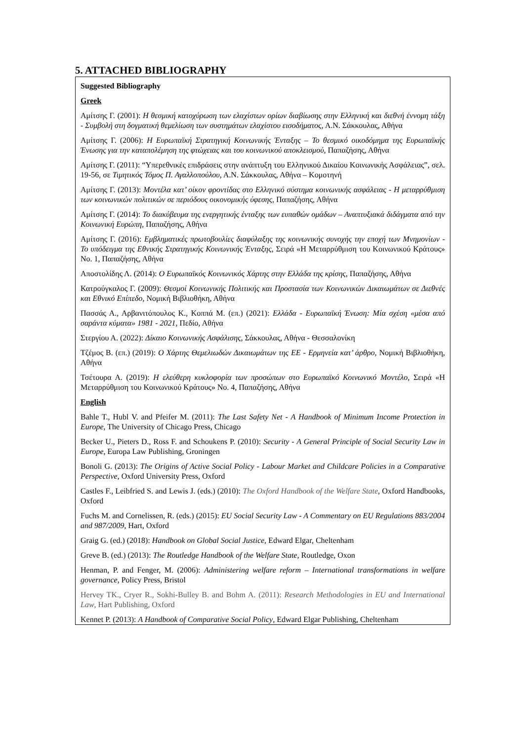5. ATTACHED BIBLIOGRAPHY
Suggested Bibliography
Greek
Αμίτσης Γ. (2001): Η θεσμική κατοχύρωση των ελαχίστων ορίων διαβίωσης στην Ελληνική και διεθνή έννομη τάξη - Συμβολή στη δογματική θεμελίωση των συστημάτων ελαχίστου εισοδήματος, Α.Ν. Σάκκουλας, Αθήνα
Αμίτσης Γ. (2006): Η Ευρωπαϊκή Στρατηγική Κοινωνικής Ένταξης – Το θεσμικό οικοδόμημα της Ευρωπαϊκής Ένωσης για την καταπολέμηση της φτώχειας και του κοινωνικού αποκλεισμού, Παπαζήσης, Αθήνα
Αμίτσης Γ. (2011): “Υπερεθνικές επιδράσεις στην ανάπτυξη του Ελληνικού Δικαίου Κοινωνικής Ασφάλειας”, σελ. 19-56, σε Τιμητικός Τόμος Π. Αγαλλοπούλου, Α.Ν. Σάκκουλας, Αθήνα – Κομοτηνή
Αμίτσης Γ. (2013): Μοντέλα κατ’ οίκον φροντίδας στο Ελληνικό σύστημα κοινωνικής ασφάλειας - Η μεταρρύθμιση των κοινωνικών πολιτικών σε περιόδους οικονομικής ύφεσης, Παπαζήσης, Αθήνα
Αμίτσης Γ. (2014): Το διακύβευμα της ενεργητικής ένταξης των ευπαθών ομάδων – Αναπτυξιακά διδάγματα από την Κοινωνική Ευρώπη, Παπαζήσης, Αθήνα
Αμίτσης Γ. (2016): Εμβληματικές πρωτοβουλίες διαφύλαξης της κοινωνικής συνοχής την εποχή των Μνημονίων - Το υπόδειγμα της Εθνικής Στρατηγικής Κοινωνικής Ένταξης, Σειρά «Η Μεταρρύθμιση του Κοινωνικού Κράτους» Νο. 1, Παπαζήσης, Αθήνα
Αποστολίδης Λ. (2014): Ο Ευρωπαϊκός Κοινωνικός Χάρτης στην Ελλάδα της κρίσης, Παπαζήσης, Αθήνα
Κατρούγκαλος Γ. (2009): Θεσμοί Κοινωνικής Πολιτικής και Προστασία των Κοινωνικών Δικαιωμάτων σε Διεθνές και Εθνικό Επίπεδο, Νομική Βιβλιοθήκη, Αθήνα
Πασσάς Α., Αρβανιτόπουλος Κ., Κοππά Μ. (επ.) (2021): Ελλάδα - Ευρωπαϊκή Ένωση: Μία σχέση «μέσα από σαράντα κύματα» 1981 - 2021, Πεδίο, Αθήνα
Στεργίου Α. (2022): Δίκαιο Κοινωνικής Ασφάλισης, Σάκκουλας, Αθήνα - Θεσσαλονίκη
Τζέμος Β. (επ.) (2019): Ο Χάρτης Θεμελιωδών Δικαιωμάτων της ΕΕ - Ερμηνεία κατ’ άρθρο, Νομική Βιβλιοθήκη, Αθήνα
Τσέτουρα Α. (2019): Η ελεύθερη κυκλοφορία των προσώπων στο Ευρωπαϊκό Κοινωνικό Μοντέλο, Σειρά «Η Μεταρρύθμιση του Κοινωνικού Κράτους» Νο. 4, Παπαζήσης, Αθήνα
English
Bahle T., Hubl V. and Pfeifer M. (2011): The Last Safety Net - A Handbook of Minimum Income Protection in Europe, The University of Chicago Press, Chicago
Becker U., Pieters D., Ross F. and Schoukens P. (2010): Security - A General Principle of Social Security Law in Europe, Europa Law Publishing, Groningen
Bonoli G. (2013): The Origins of Active Social Policy - Labour Market and Childcare Policies in a Comparative Perspective, Oxford University Press, Oxford
Castles F., Leibfried S. and Lewis J. (eds.) (2010): The Oxford Handbook of the Welfare State, Oxford Handbooks, Oxford
Fuchs M. and Cornelissen, R. (eds.) (2015): EU Social Security Law - A Commentary on EU Regulations 883/2004 and 987/2009, Hart, Oxford
Graig G. (ed.) (2018): Handbook on Global Social Justice, Edward Elgar, Cheltenham
Greve B. (ed.) (2013): The Routledge Handbook of the Welfare State, Routledge, Oxon
Henman, P. and Fenger, M. (2006): Administering welfare reform – International transformations in welfare governance, Policy Press, Bristol
Hervey TK., Cryer R., Sokhi-Bulley B. and Bohm A. (2011): Research Methodologies in EU and International Law, Hart Publishing, Oxford
Kennet P. (2013): A Handbook of Comparative Social Policy, Edward Elgar Publishing, Cheltenham